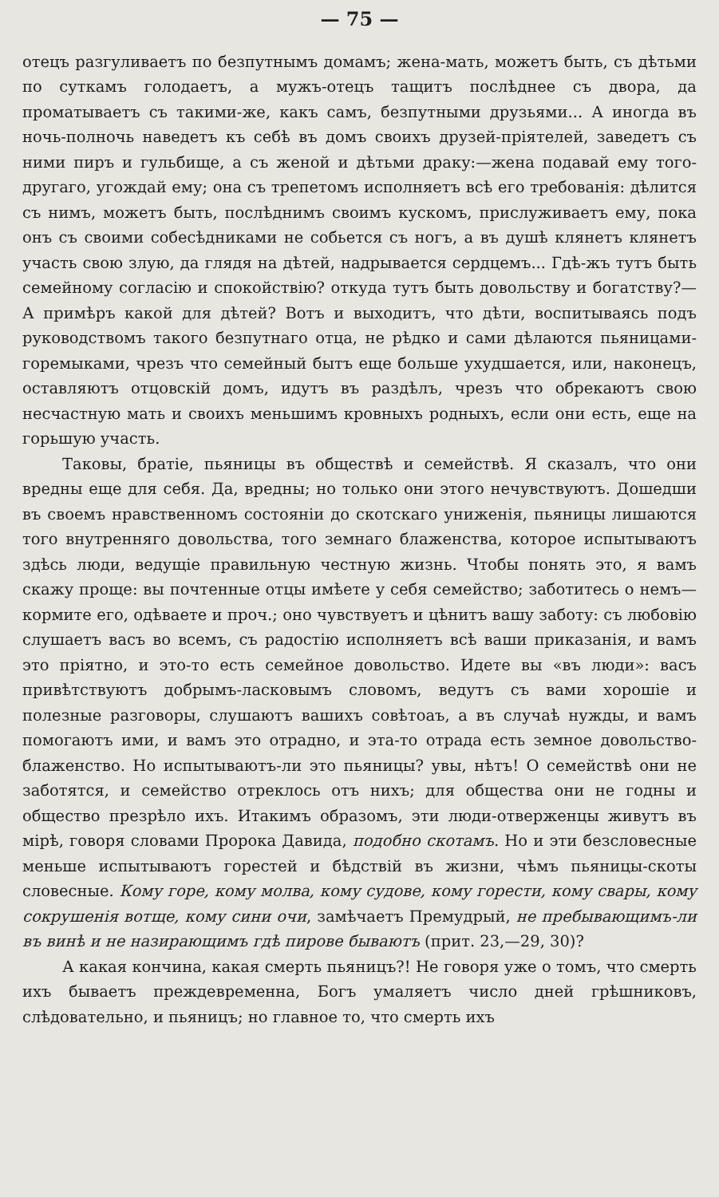— 75 —
отецъ разгуливаетъ по безпутнымъ домамъ; жена-мать, можетъ быть, съ дѣтьми по суткамъ голодаетъ, а мужъ-отецъ тащитъ послѣднее съ двора, да проматываетъ съ такими-же, какъ самъ, безпутными друзьями... А иногда въ ночь-полночь наведетъ къ себѣ въ домъ своихъ друзей-пріятелей, заведетъ съ ними пиръ и гульбище, а съ женой и дѣтьми драку:—жена подавай ему того-другаго, угождай ему; она съ трепетомъ исполняетъ всѣ его требованія: дѣлится съ нимъ, можетъ быть, послѣднимъ своимъ кускомъ, прислуживаетъ ему, пока онъ съ своими собесѣдниками не собьется съ ногъ, а въ душѣ клянетъ клянетъ участь свою злую, да глядя на дѣтей, надрывается сердцемъ... Гдѣ-жъ тутъ быть семейному согласію и спокойствію? откуда тутъ быть довольству и богатству?—А примѣръ какой для дѣтей? Вотъ и выходитъ, что дѣти, воспитываясь подъ руководствомъ такого безпутнаго отца, не рѣдко и сами дѣлаются пьяницами-горемыками, чрезъ что семейный бытъ еще больше ухудшается, или, наконецъ, оставляютъ отцовскій домъ, идутъ въ раздѣлъ, чрезъ что обрекаютъ свою несчастную мать и своихъ меньшимъ кровныхъ родныхъ, если они есть, еще на горьшую участь.
Таковы, братіе, пьяницы въ обществѣ и семействѣ. Я сказалъ, что они вредны еще для себя. Да, вредны; но только они этого нечувствуютъ. Дошедши въ своемъ нравственномъ состояніи до скотскаго униженія, пьяницы лишаются того внутренняго довольства, того земнаго блаженства, которое испытываютъ здѣсь люди, ведущіе правильную честную жизнь. Чтобы понять это, я вамъ скажу проще: вы почтенные отцы имѣете у себя семейство; заботитесь о немъ—кормите его, одѣваете и проч.; оно чувствуетъ и цѣнитъ вашу заботу: съ любовію слушаетъ васъ во всемъ, съ радостію исполняетъ всѣ ваши приказанія, и вамъ это пріятно, и это-то есть семейное довольство. Идете вы «въ люди»: васъ привѣтствуютъ добрымъ-ласковымъ словомъ, ведутъ съ вами хорошіе и полезные разговоры, слушаютъ вашихъ совѣтоаъ, а въ случаѣ нужды, и вамъ помогаютъ ими, и вамъ это отрадно, и эта-то отрада есть земное довольство-блаженство. Но испытываютъ-ли это пьяницы? увы, нѣтъ! О семействѣ они не заботятся, и семейство отреклось отъ нихъ; для общества они не годны и общество презрѣло ихъ. Итакимъ образомъ, эти люди-отверженцы живутъ въ мірѣ, говоря словами Пророка Давида, подобно скотамъ. Но и эти безсловесные меньше испытываютъ горестей и бѣдствій въ жизни, чѣмъ пьяницы-скоты словесные. Кому горе, кому молва, кому судове, кому горести, кому свары, кому сокрушенія вотще, кому сини очи, замѣчаетъ Премудрый, не пребывающимъ-ли въ винѣ и не назирающимъ гдѣ пирове бываютъ (прит. 23,—29, 30)?
А какая кончина, какая смерть пьяницъ?! Не говоря уже о томъ, что смерть ихъ бываетъ преждевременна, Богъ умаляетъ число дней грѣшниковъ, слѣдовательно, и пьяницъ; но главное то, что смерть ихъ